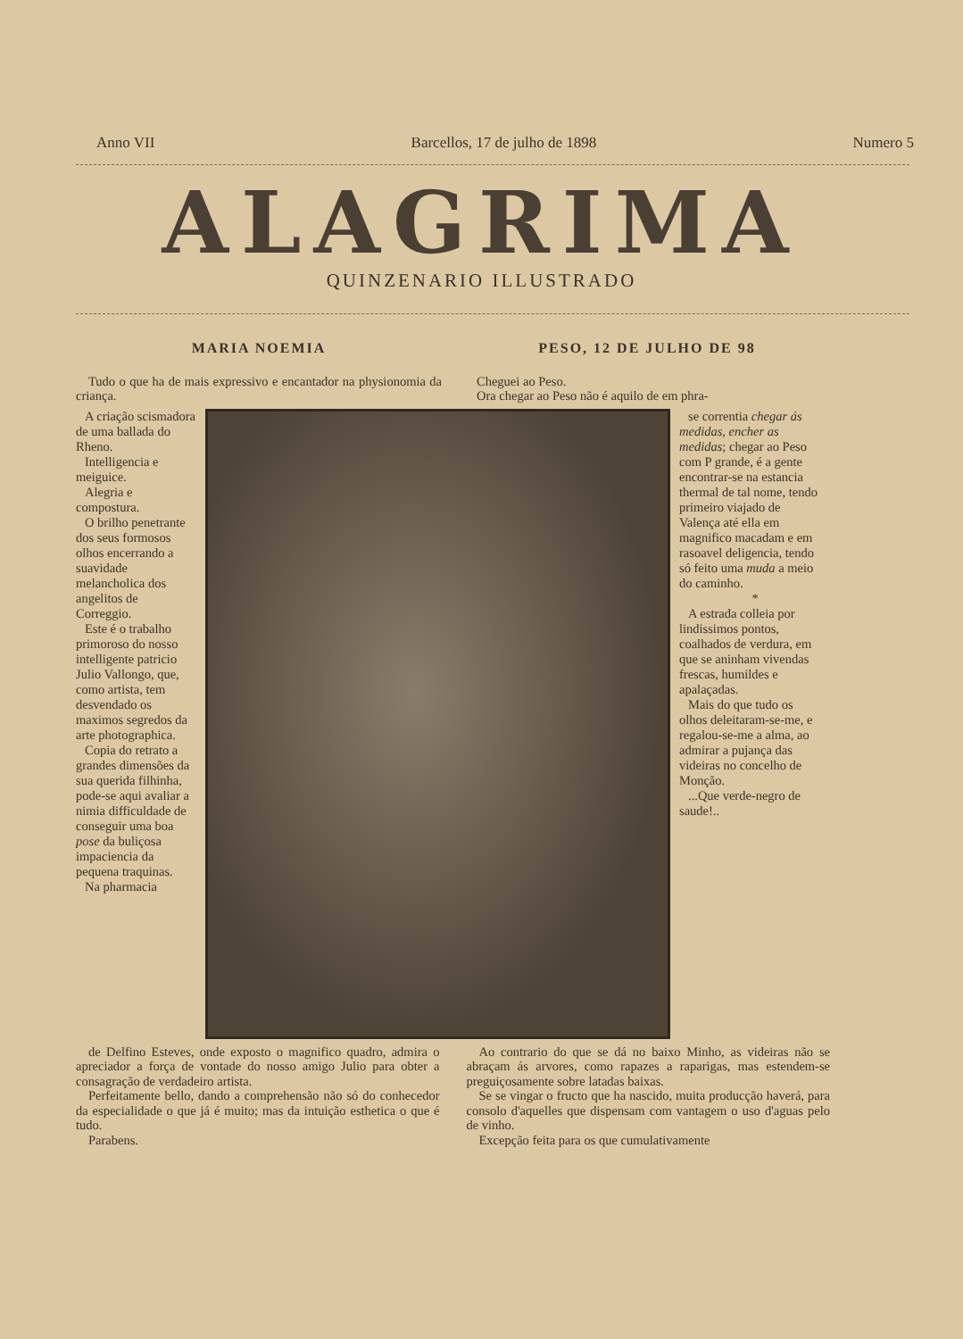Anno VII Barcellos, 17 de julho de 1898 Numero 5
ALAGRIMA
QUINZENARIO ILLUSTRADO
MARIA NOEMIA
Tudo o que ha de mais expressivo e encantador na physionomia da criança.
PESO, 12 DE JULHO DE 98
Cheguei ao Peso.
Ora chegar ao Peso não é aquilo de em phra-
A criação scismadora de uma ballada do Rheno.
Intelligencia e meiguice.
Alegria e compostura.
O brilho penetrante dos seus formosos olhos encerrando a suavidade melancholica dos angelitos de Correggio.
Este é o trabalho primoroso do nosso intelligente patricio Julio Vallongo, que, como artista, tem desvendado os maximos segredos da arte photographica.
Copia do retrato a grandes dimensões da sua querida filhinha, pode-se aqui avaliar a nimia difficuldade de conseguir uma boa pose da buliçosa impaciencia da pequena traquinas.
Na pharmacia
se correntia chegar ás medidas, encher as medidas; chegar ao Peso com P grande, é a gente encontrar-se na estancia thermal de tal nome, tendo primeiro viajado de Valença até ella em magnifico macadam e em rasoavel deligencia, tendo só feito uma muda a meio do caminho.
*
A estrada colleia por lindissimos pontos, coalhados de verdura, em que se aninham vivendas frescas, humildes e apalaçadas.
Mais do que tudo os olhos deleitaram-se-me, e regalou-se-me a alma, ao admirar a pujança das videiras no concelho de Monção.
...Que verde-negro de saude!..
de Delfino Esteves, onde exposto o magnifico quadro, admira o apreciador a força de vontade do nosso amigo Julio para obter a consagração de verdadeiro artista.
Perfeitamente bello, dando a comprehensão não só do conhecedor da especialidade o que já é muito; mas da intuição esthetica o que é tudo.
Parabens.
Ao contrario do que se dá no baixo Minho, as videiras não se abraçam ás arvores, como rapazes a raparigas, mas estendem-se preguiçosamente sobre latadas baixas.
Se se vingar o fructo que ha nascido, muita producção haverá, para consolo d'aquelles que dispensam com vantagem o uso d'aguas pelo de vinho.
Excepção feita para os que cumulativamente